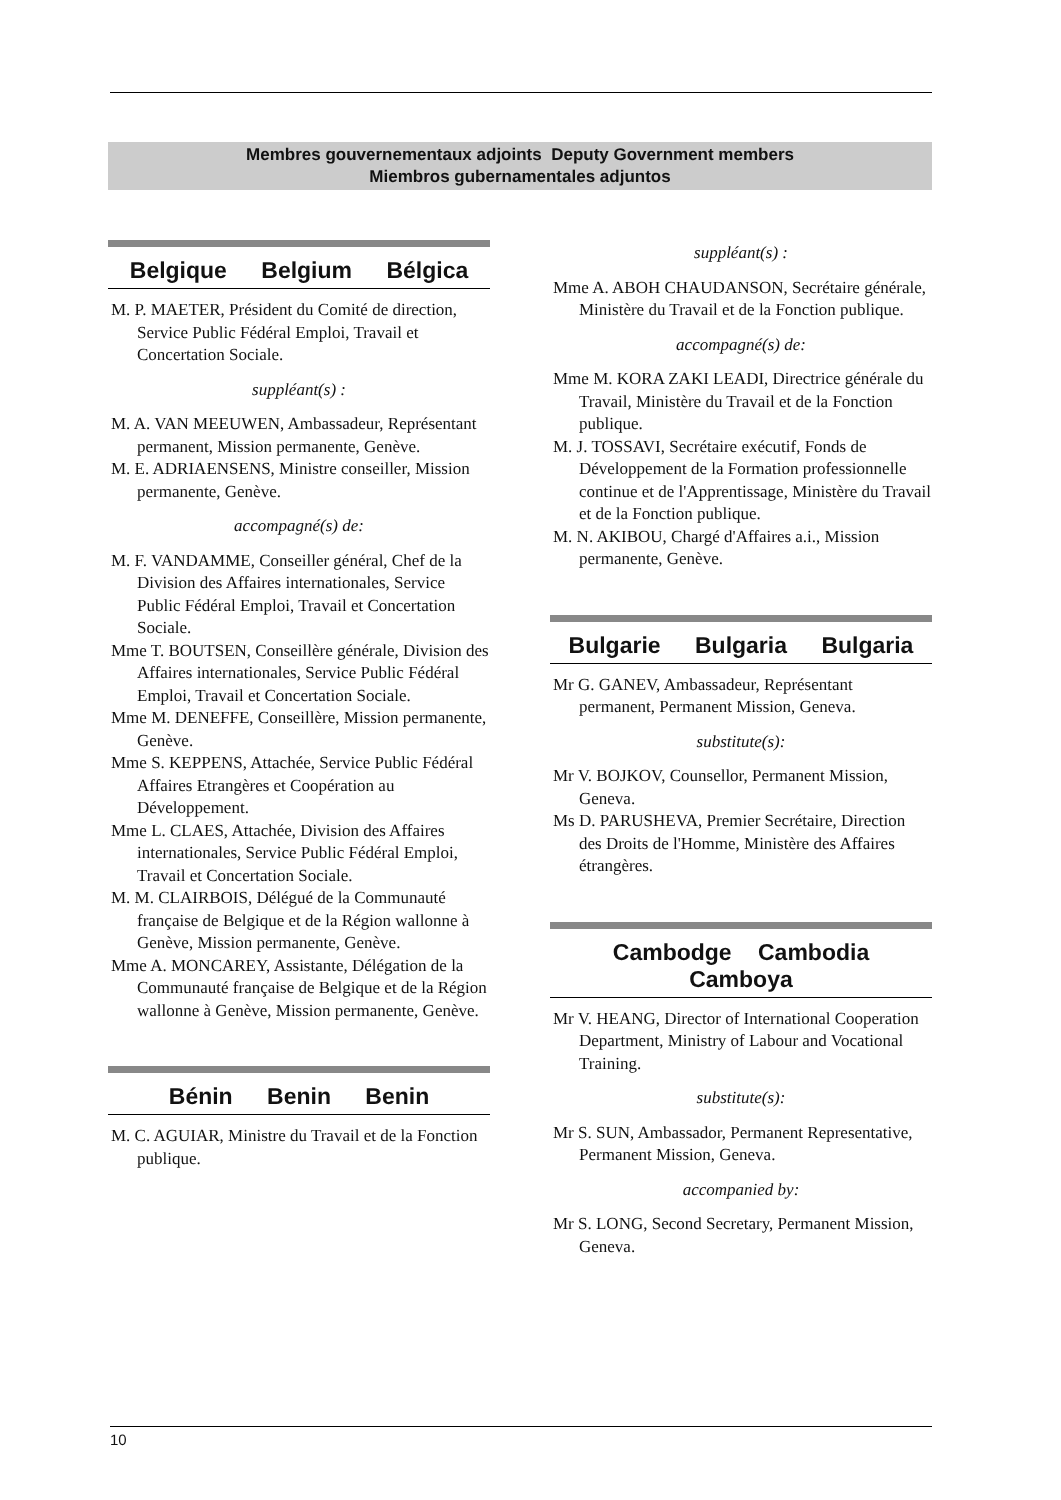Membres gouvernementaux adjoints Deputy Government members
Miembros gubernamentales adjuntos
Belgique Belgium Bélgica
M. P. MAETER, Président du Comité de direction, Service Public Fédéral Emploi, Travail et Concertation Sociale.
suppléant(s) :
M. A. VAN MEEUWEN, Ambassadeur, Représentant permanent, Mission permanente, Genève.
M. E. ADRIAENSENS, Ministre conseiller, Mission permanente, Genève.
accompagné(s) de:
M. F. VANDAMME, Conseiller général, Chef de la Division des Affaires internationales, Service Public Fédéral Emploi, Travail et Concertation Sociale.
Mme T. BOUTSEN, Conseillère générale, Division des Affaires internationales, Service Public Fédéral Emploi, Travail et Concertation Sociale.
Mme M. DENEFFE, Conseillère, Mission permanente, Genève.
Mme S. KEPPENS, Attachée, Service Public Fédéral Affaires Etrangères et Coopération au Développement.
Mme L. CLAES, Attachée, Division des Affaires internationales, Service Public Fédéral Emploi, Travail et Concertation Sociale.
M. M. CLAIRBOIS, Délégué de la Communauté française de Belgique et de la Région wallonne à Genève, Mission permanente, Genève.
Mme A. MONCAREY, Assistante, Délégation de la Communauté française de Belgique et de la Région wallonne à Genève, Mission permanente, Genève.
Bénin Benin Benin
M. C. AGUIAR, Ministre du Travail et de la Fonction publique.
suppléant(s) :
Mme A. ABOH CHAUDANSON, Secrétaire générale, Ministère du Travail et de la Fonction publique.
accompagné(s) de:
Mme M. KORA ZAKI LEADI, Directrice générale du Travail, Ministère du Travail et de la Fonction publique.
M. J. TOSSAVI, Secrétaire exécutif, Fonds de Développement de la Formation professionnelle continue et de l'Apprentissage, Ministère du Travail et de la Fonction publique.
M. N. AKIBOU, Chargé d'Affaires a.i., Mission permanente, Genève.
Bulgarie Bulgaria Bulgaria
Mr G. GANEV, Ambassadeur, Représentant permanent, Permanent Mission, Geneva.
substitute(s):
Mr V. BOJKOV, Counsellor, Permanent Mission, Geneva.
Ms D. PARUSHEVA, Premier Secrétaire, Direction des Droits de l'Homme, Ministère des Affaires étrangères.
Cambodge Cambodia
Camboya
Mr V. HEANG, Director of International Cooperation Department, Ministry of Labour and Vocational Training.
substitute(s):
Mr S. SUN, Ambassador, Permanent Representative, Permanent Mission, Geneva.
accompanied by:
Mr S. LONG, Second Secretary, Permanent Mission, Geneva.
10